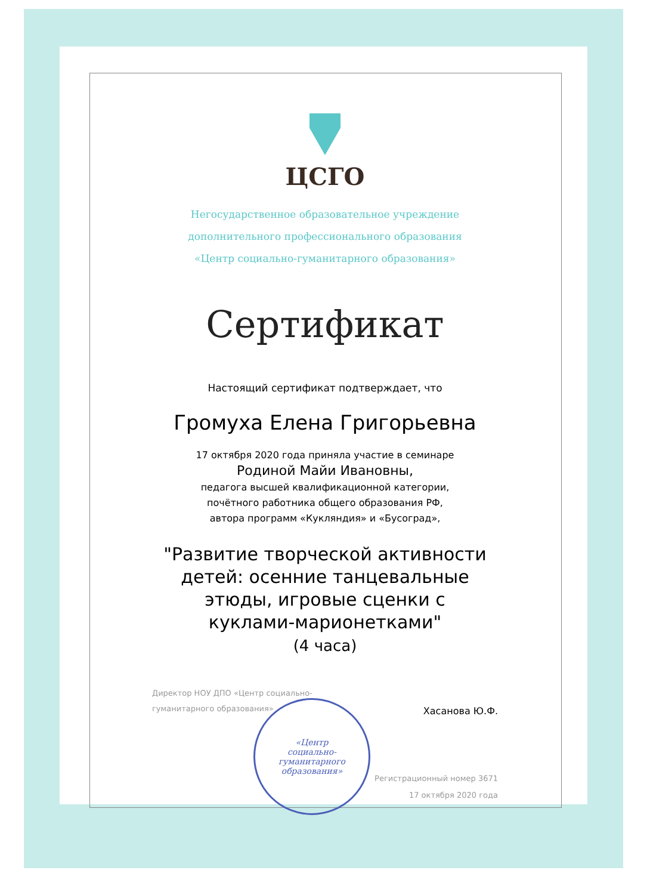«Центр
социально-
гуманитарного
образования»
ЦСГО
Негосударственное образовательное учреждение
дополнительного профессионального образования
«Центр социально-гуманитарного образования»
Сертификат
Настоящий сертификат подтверждает, что
Громуха Елена Григорьевна
17 октября 2020 года приняла участие в семинаре
Родиной Майи Ивановны,
педагога высшей квалификационной категории,
почётного работника общего образования РФ,
автора программ «Кукляндия» и «Бусоград»,
"Развитие творческой активности
детей: осенние танцевальные
этюды, игровые сценки с
куклами-марионетками"
(4 часа)
Директор НОУ ДПО «Центр социально-
гуманитарного образования»
Хасанова Ю.Ф.
Регистрационный номер 3671
17 октября 2020 года